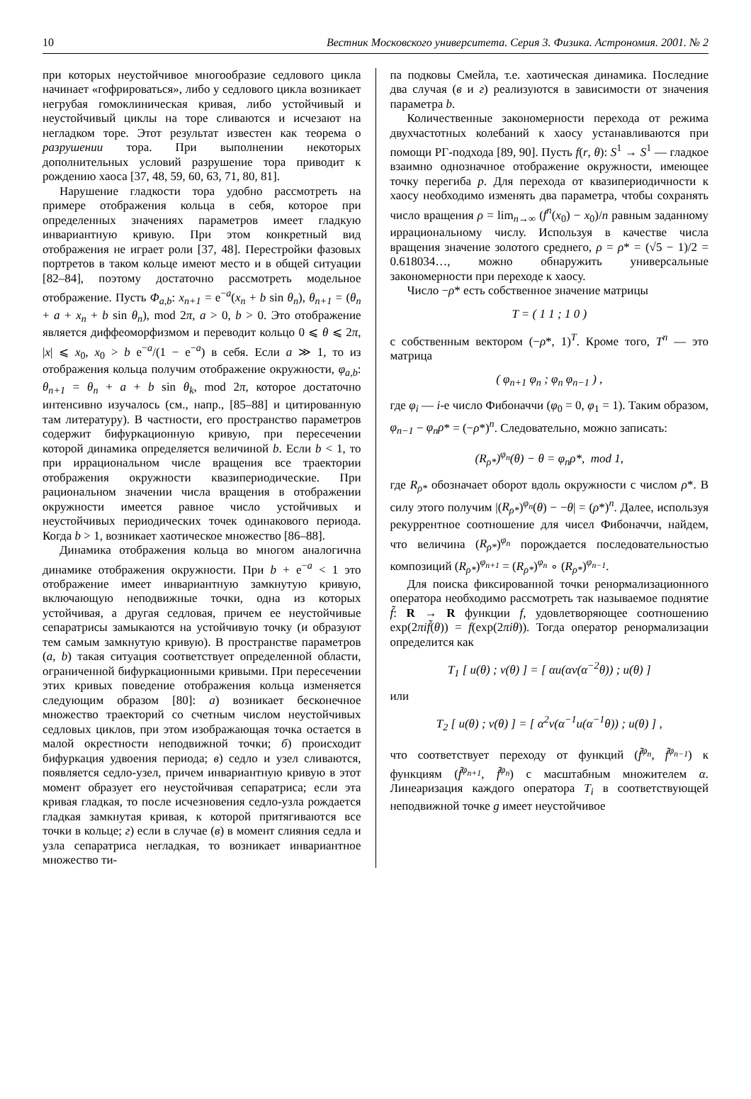10 Вестник Московского университета. Серия 3. Физика. Астрономия. 2001. № 2
при которых неустойчивое многообразие седлового цикла начинает «гофрироваться», либо у седлового цикла возникает негрубая гомоклиническая кривая, либо устойчивый и неустойчивый циклы на торе сливаются и исчезают на негладком торе. Этот результат известен как теорема о разрушении тора. При выполнении некоторых дополнительных условий разрушение тора приводит к рождению хаоса [37, 48, 59, 60, 63, 71, 80, 81].
Нарушение гладкости тора удобно рассмотреть на примере отображения кольца в себя, которое при определенных значениях параметров имеет гладкую инвариантную кривую. При этом конкретный вид отображения не играет роли [37, 48]. Перестройки фазовых портретов в таком кольце имеют место и в общей ситуации [82–84], поэтому достаточно рассмотреть модельное отображение. Пусть Φ<sub>a,b</sub>: x<sub>n+1</sub> = e<sup>−a</sup>(x<sub>n</sub> + b sin θ<sub>n</sub>), θ<sub>n+1</sub> = (θ<sub>n</sub> + a + x<sub>n</sub> + b sin θ<sub>n</sub>), mod 2π, a > 0, b > 0. Это отображение является диффеоморфизмом и переводит кольцо 0 ⩽ θ ⩽ 2π, |x| ⩽ x<sub>0</sub>, x<sub>0</sub> > b e<sup>−a</sup>/(1 − e<sup>−a</sup>) в себя. Если a ≫ 1, то из отображения кольца получим отображение окружности, φ<sub>a,b</sub>: θ<sub>n+1</sub> = θ<sub>n</sub> + a + b sin θ<sub>k</sub>, mod 2π, которое достаточно интенсивно изучалось (см., напр., [85–88] и цитированную там литературу). В частности, его пространство параметров содержит бифуркационную кривую, при пересечении которой динамика определяется величиной b. Если b < 1, то при иррациональном числе вращения все траектории отображения окружности квазипериодические. При рациональном значении числа вращения в отображении окружности имеется равное число устойчивых и неустойчивых периодических точек одинакового периода. Когда b > 1, возникает хаотическое множество [86–88].
Динамика отображения кольца во многом аналогична динамике отображения окружности. При b + e<sup>−a</sup> < 1 это отображение имеет инвариантную замкнутую кривую, включающую неподвижные точки, одна из которых устойчивая, а другая седловая, причем ее неустойчивые сепаратрисы замыкаются на устойчивую точку (и образуют тем самым замкнутую кривую). В пространстве параметров (a, b) такая ситуация соответствует определенной области, ограниченной бифуркационными кривыми. При пересечении этих кривых поведение отображения кольца изменяется следующим образом [80]: а) возникает бесконечное множество траекторий со счетным числом неустойчивых седловых циклов, при этом изображающая точка остается в малой окрестности неподвижной точки; б) происходит бифуркация удвоения периода; в) седло и узел сливаются, появляется седло-узел, причем инвариантную кривую в этот момент образует его неустойчивая сепаратриса; если эта кривая гладкая, то после исчезновения седло-узла рождается гладкая замкнутая кривая, к которой притягиваются все точки в кольце; г) если в случае (в) в момент слияния седла и узла сепаратриса негладкая, то возникает инвариантное множество ти-
па подковы Смейла, т.е. хаотическая динамика. Последние два случая (в и г) реализуются в зависимости от значения параметра b.
Количественные закономерности перехода от режима двухчастотных колебаний к хаосу устанавливаются при помощи РГ-подхода [89, 90]. Пусть f(r, θ): S<sup>1</sup> → S<sup>1</sup> — гладкое взаимно однозначное отображение окружности, имеющее точку перегиба p. Для перехода от квазипериодичности к хаосу необходимо изменять два параметра, чтобы сохранять число вращения ρ = lim<sub>n→∞</sub> (f<sup>n</sup>(x<sub>0</sub>) − x<sub>0</sub>)/n равным заданному иррациональному числу. Используя в качестве числа вращения значение золотого среднего, ρ = ρ* = (√5 − 1)/2 = 0.618034…, можно обнаружить универсальные закономерности при переходе к хаосу.
Число −ρ* есть собственное значение матрицы
T = ( 1 1 ; 1 0 )
с собственным вектором (−ρ*, 1)<sup>T</sup>. Кроме того, T<sup>n</sup> — это матрица
( φ<sub>n+1</sub> φ<sub>n</sub> ; φ<sub>n</sub> φ<sub>n−1</sub> ) ,
где φ<sub>i</sub> — i-е число Фибоначчи (φ<sub>0</sub> = 0, φ<sub>1</sub> = 1). Таким образом, φ<sub>n−1</sub> − φ<sub>n</sub>ρ* = (−ρ*)<sup>n</sup>. Следовательно, можно записать:
(R<sub>ρ*</sub>)<sup>φ<sub>n</sub></sup>(θ) − θ = φ<sub>n</sub>ρ*, mod 1,
где R<sub>ρ*</sub> обозначает оборот вдоль окружности с числом ρ*. В силу этого получим |(R<sub>ρ*</sub>)<sup>φ<sub>n</sub></sup>(θ) − −θ| = (ρ*)<sup>n</sup>. Далее, используя рекуррентное соотношение для чисел Фибоначчи, найдем, что величина (R<sub>ρ*</sub>)<sup>φ<sub>n</sub></sup> порождается последовательностью композиций (R<sub>ρ*</sub>)<sup>φ<sub>n+1</sub></sup> = (R<sub>ρ*</sub>)<sup>φ<sub>n</sub></sup> ∘ (R<sub>ρ*</sub>)<sup>φ<sub>n−1</sub></sup>.
Для поиска фиксированной точки ренормализационного оператора необходимо рассмотреть так называемое поднятие f̃: R → R функции f, удовлетворяющее соотношению exp(2πif̃(θ)) = f(exp(2πiθ)). Тогда оператор ренормализации определится как
T<sub>1</sub> [ u(θ) ; v(θ) ] = [ αu(αv(α<sup>−2</sup>θ)) ; u(θ) ]
или
T<sub>2</sub> [ u(θ) ; v(θ) ] = [ α<sup>2</sup>v(α<sup>−1</sup>u(α<sup>−1</sup>θ)) ; u(θ) ] ,
что соответствует переходу от функций (f̃<sup>φ<sub>n</sub></sup>, f̃<sup>φ<sub>n−1</sub></sup>) к функциям (f̃<sup>φ<sub>n+1</sub></sup>, f̃<sup>φ<sub>n</sub></sup>) с масштабным множителем α. Линеаризация каждого оператора T<sub>i</sub> в соответствующей неподвижной точке g имеет неустойчивое